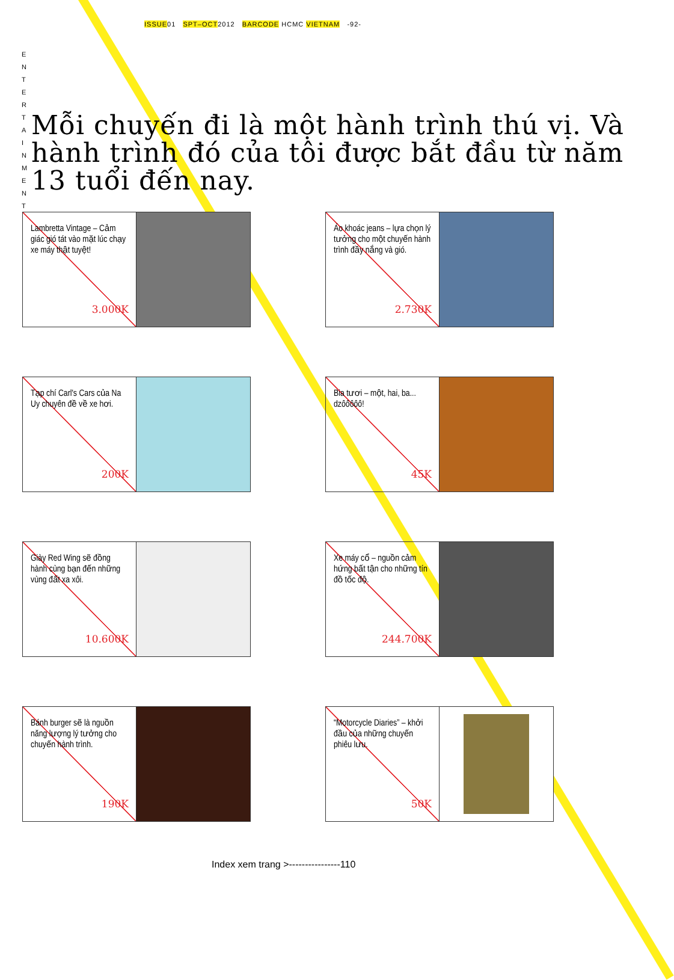ISSUE01 SPT–OCT2012 BARCODE HCMC VIETNAM -92-
E N T E R T A I N M E N T
Mỗi chuyến đi là một hành trình thú vị. Và hành trình đó của tôi được bắt đầu từ năm 13 tuổi đến nay.
Lambretta Vintage – Cảm giác gió tát vào mặt lúc chạy xe máy thật tuyệt!
3.000K
Áo khoác jeans – lựa chọn lý tưởng cho một chuyến hành trình đầy nắng và gió.
2.730K
Tạp chí Carl's Cars của Na Uy chuyên đề về xe hơi.
200K
Bia tươi – một, hai, ba... dzôôôôô!
45K
Giày Red Wing sẽ đồng hành cùng bạn đến những vùng đất xa xôi.
10.600K
Xe máy cổ – nguồn cảm hứng bất tận cho những tín đồ tốc độ.
244.700K
Bánh burger sẽ là nguồn năng lượng lý tưởng cho chuyến hành trình.
190K
“Motorcycle Diaries” – khởi đầu của những chuyến phiêu lưu.
50K
Index xem trang >----------------110